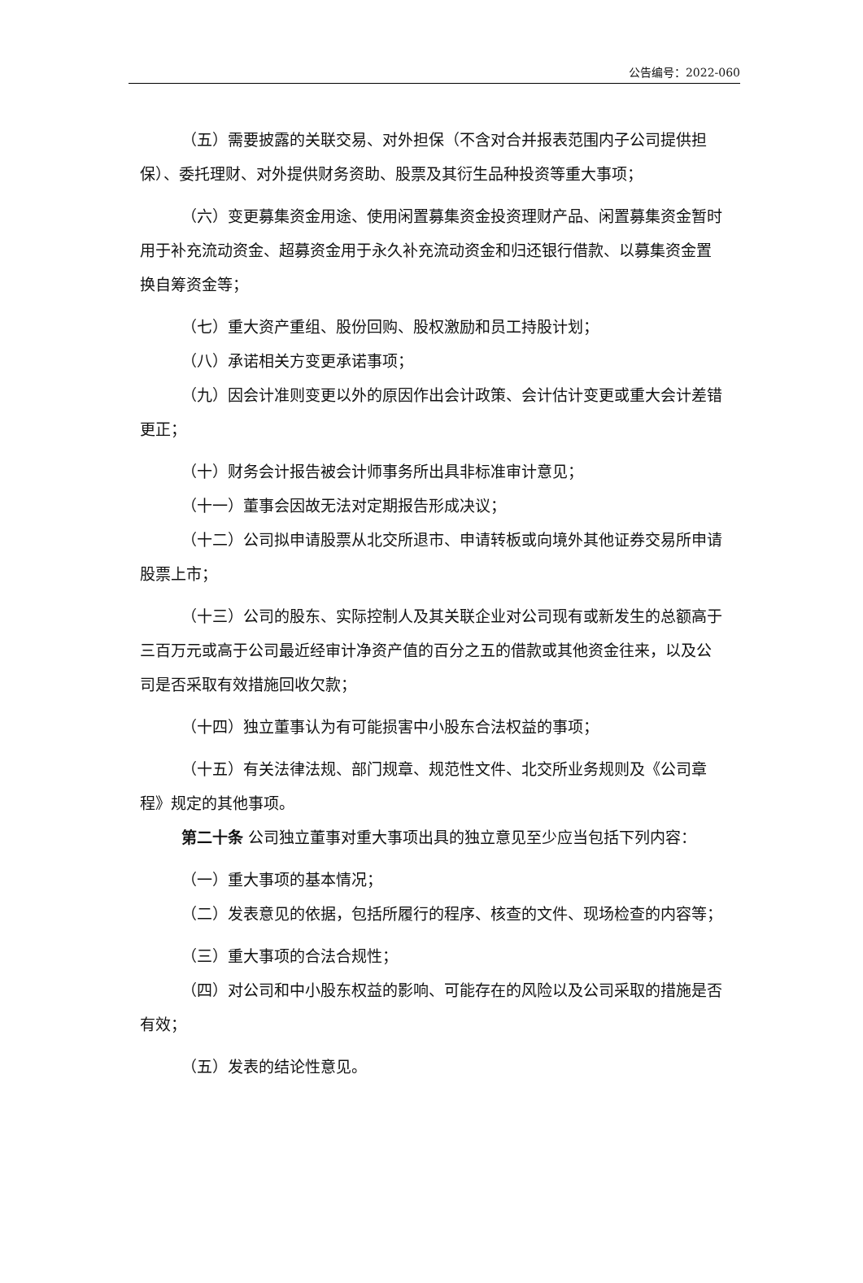公告编号：2022-060
（五）需要披露的关联交易、对外担保（不含对合并报表范围内子公司提供担保）、委托理财、对外提供财务资助、股票及其衍生品种投资等重大事项；
（六）变更募集资金用途、使用闲置募集资金投资理财产品、闲置募集资金暂时用于补充流动资金、超募资金用于永久补充流动资金和归还银行借款、以募集资金置换自筹资金等；
（七）重大资产重组、股份回购、股权激励和员工持股计划；
（八）承诺相关方变更承诺事项；
（九）因会计准则变更以外的原因作出会计政策、会计估计变更或重大会计差错更正；
（十）财务会计报告被会计师事务所出具非标准审计意见；
（十一）董事会因故无法对定期报告形成决议；
（十二）公司拟申请股票从北交所退市、申请转板或向境外其他证券交易所申请股票上市；
（十三）公司的股东、实际控制人及其关联企业对公司现有或新发生的总额高于三百万元或高于公司最近经审计净资产值的百分之五的借款或其他资金往来，以及公司是否采取有效措施回收欠款；
（十四）独立董事认为有可能损害中小股东合法权益的事项；
（十五）有关法律法规、部门规章、规范性文件、北交所业务规则及《公司章程》规定的其他事项。
第二十条 公司独立董事对重大事项出具的独立意见至少应当包括下列内容：
（一）重大事项的基本情况；
（二）发表意见的依据，包括所履行的程序、核查的文件、现场检查的内容等；
（三）重大事项的合法合规性；
（四）对公司和中小股东权益的影响、可能存在的风险以及公司采取的措施是否有效；
（五）发表的结论性意见。